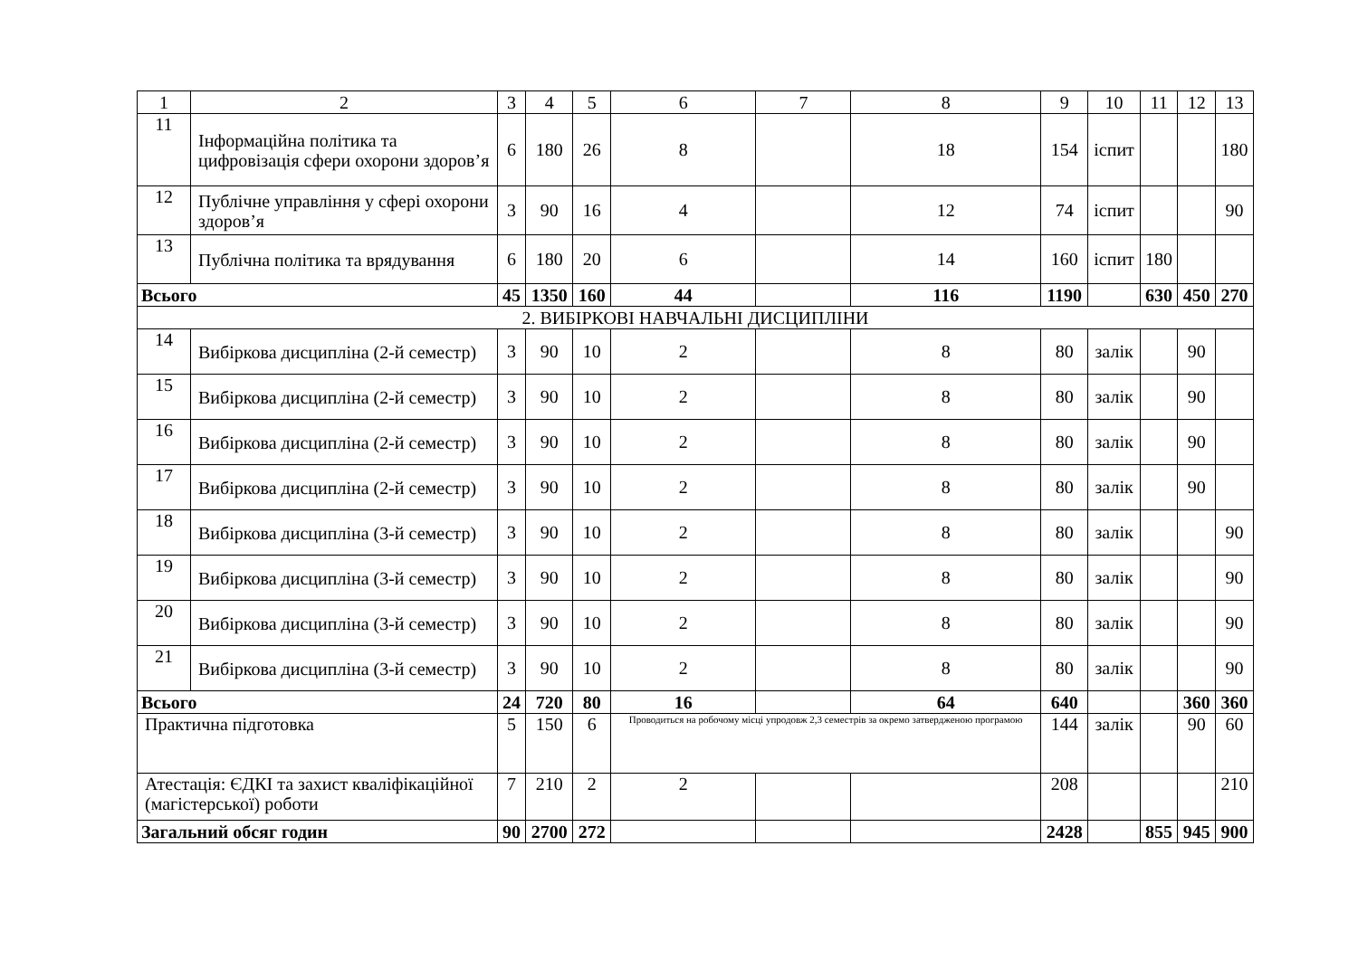| 1 | 2 | 3 | 4 | 5 | 6 | 7 | 8 | 9 | 10 | 11 | 12 | 13 |
| --- | --- | --- | --- | --- | --- | --- | --- | --- | --- | --- | --- | --- |
| 11 | Інформаційна політика та цифровізація сфери охорони здоров’я | 6 | 180 | 26 | 8 | | 18 | 154 | іспит | | | 180 |
| 12 | Публічне управління у сфері охорони здоров’я | 3 | 90 | 16 | 4 | | 12 | 74 | іспит | | | 90 |
| 13 | Публічна політика та врядування | 6 | 180 | 20 | 6 | | 14 | 160 | іспит | 180 | | |
| Всього | | 45 | 1350 | 160 | 44 | | 116 | 1190 | | 630 | 450 | 270 |
| 2. ВИБІРКОВІ НАВЧАЛЬНІ ДИСЦИПЛІНИ | | | | | | | | | | | | |
| 14 | Вибіркова дисципліна (2-й семестр) | 3 | 90 | 10 | 2 | | 8 | 80 | залік | | 90 | |
| 15 | Вибіркова дисципліна (2-й семестр) | 3 | 90 | 10 | 2 | | 8 | 80 | залік | | 90 | |
| 16 | Вибіркова дисципліна (2-й семестр) | 3 | 90 | 10 | 2 | | 8 | 80 | залік | | 90 | |
| 17 | Вибіркова дисципліна (2-й семестр) | 3 | 90 | 10 | 2 | | 8 | 80 | залік | | 90 | |
| 18 | Вибіркова дисципліна (3-й семестр) | 3 | 90 | 10 | 2 | | 8 | 80 | залік | | | 90 |
| 19 | Вибіркова дисципліна (3-й семестр) | 3 | 90 | 10 | 2 | | 8 | 80 | залік | | | 90 |
| 20 | Вибіркова дисципліна (3-й семестр) | 3 | 90 | 10 | 2 | | 8 | 80 | залік | | | 90 |
| 21 | Вибіркова дисципліна (3-й семестр) | 3 | 90 | 10 | 2 | | 8 | 80 | залік | | | 90 |
| Всього | | 24 | 720 | 80 | 16 | | 64 | 640 | | | 360 | 360 |
| Практична підготовка | | 5 | 150 | 6 | Проводиться на робочому місці упродовж 2,3 семестрів за окремо затвердженою програмою | | | 144 | залік | | 90 | 60 |
| Атестація: ЄДКІ та захист кваліфікаційної (магістерської) роботи | | 7 | 210 | 2 | 2 | | | 208 | | | | 210 |
| Загальний обсяг годин | | 90 | 2700 | 272 | | | | 2428 | | 855 | 945 | 900 |